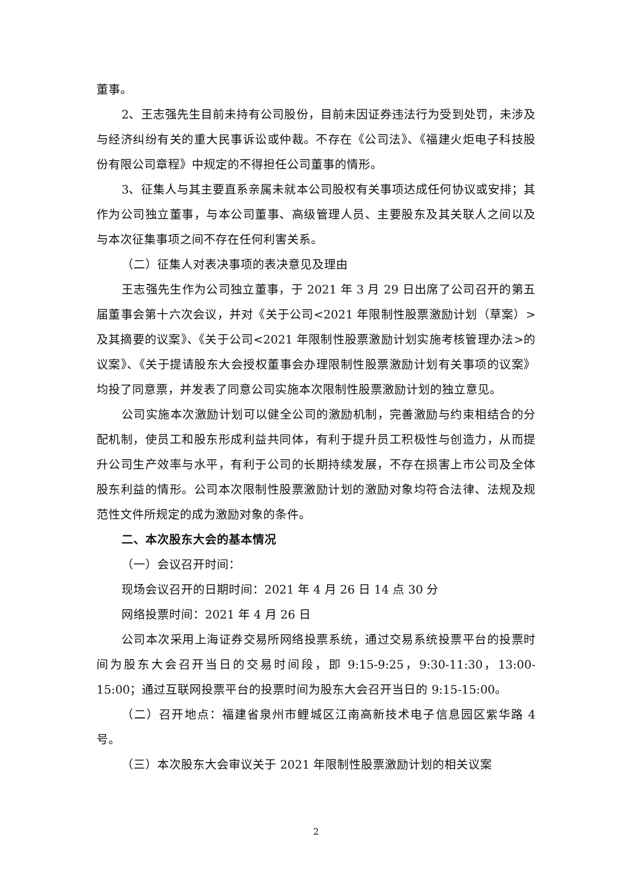董事。
2、王志强先生目前未持有公司股份，目前未因证券违法行为受到处罚，未涉及与经济纠纷有关的重大民事诉讼或仲裁。不存在《公司法》、《福建火炬电子科技股份有限公司章程》中规定的不得担任公司董事的情形。
3、征集人与其主要直系亲属未就本公司股权有关事项达成任何协议或安排；其作为公司独立董事，与本公司董事、高级管理人员、主要股东及其关联人之间以及与本次征集事项之间不存在任何利害关系。
（二）征集人对表决事项的表决意见及理由
王志强先生作为公司独立董事，于 2021 年 3 月 29 日出席了公司召开的第五届董事会第十六次会议，并对《关于公司<2021 年限制性股票激励计划（草案）>及其摘要的议案》、《关于公司<2021 年限制性股票激励计划实施考核管理办法>的议案》、《关于提请股东大会授权董事会办理限制性股票激励计划有关事项的议案》均投了同意票，并发表了同意公司实施本次限制性股票激励计划的独立意见。
公司实施本次激励计划可以健全公司的激励机制，完善激励与约束相结合的分配机制，使员工和股东形成利益共同体，有利于提升员工积极性与创造力，从而提升公司生产效率与水平，有利于公司的长期持续发展，不存在损害上市公司及全体股东利益的情形。公司本次限制性股票激励计划的激励对象均符合法律、法规及规范性文件所规定的成为激励对象的条件。
二、本次股东大会的基本情况
（一）会议召开时间：
现场会议召开的日期时间：2021 年 4 月 26 日 14 点 30 分
网络投票时间：2021 年 4 月 26 日
公司本次采用上海证券交易所网络投票系统，通过交易系统投票平台的投票时间为股东大会召开当日的交易时间段，即 9:15-9:25，9:30-11:30，13:00-15:00；通过互联网投票平台的投票时间为股东大会召开当日的 9:15-15:00。
（二）召开地点：福建省泉州市鲤城区江南高新技术电子信息园区紫华路 4 号。
（三）本次股东大会审议关于 2021 年限制性股票激励计划的相关议案
2